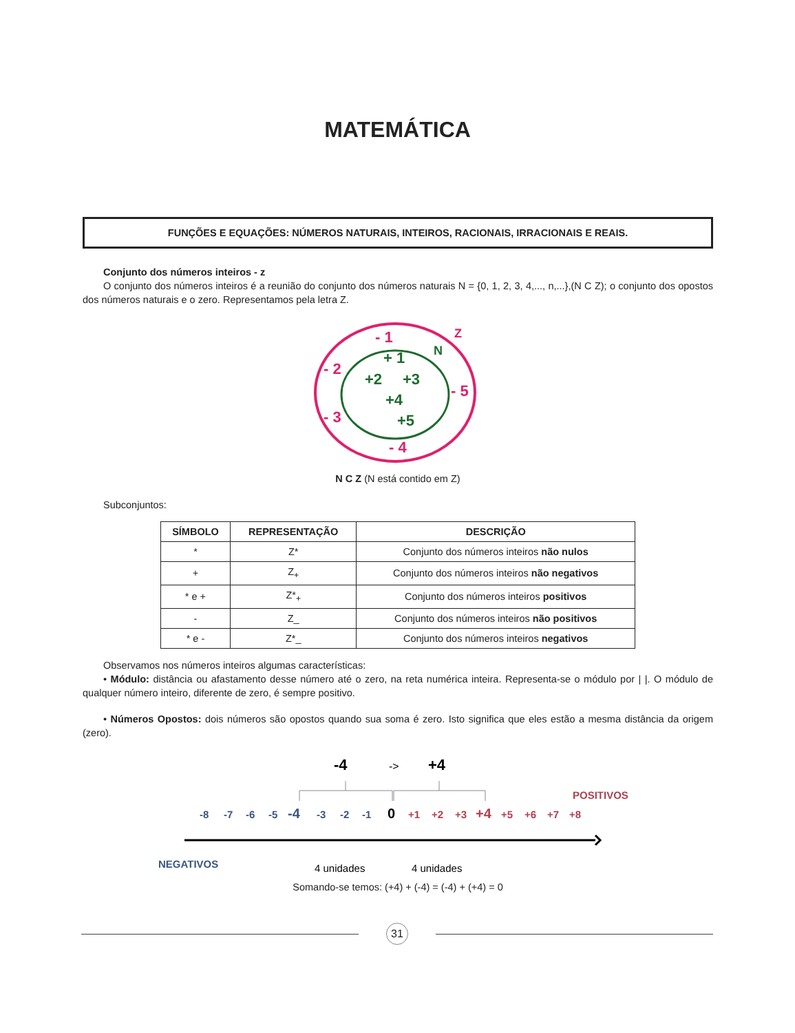MATEMÁTICA
FUNÇÕES E EQUAÇÕES: NÚMEROS NATURAIS, INTEIROS, RACIONAIS, IRRACIONAIS E REAIS.
Conjunto dos números inteiros - z
O conjunto dos números inteiros é a reunião do conjunto dos números naturais N = {0, 1, 2, 3, 4,..., n,...},(N C Z); o conjunto dos opostos dos números naturais e o zero. Representamos pela letra Z.
- 1
- 2
- 5
- 3
- 4
Z
+ 1
+2
+3
+4
+5
N
N C Z (N está contido em Z)
Subconjuntos:
| SÍMBOLO | REPRESENTAÇÃO | DESCRIÇÃO |
| --- | --- | --- |
| * | Z* | Conjunto dos números inteiros não nulos |
| + | Z<sub>+</sub> | Conjunto dos números inteiros não negativos |
| * e + | Z*<sub>+</sub> | Conjunto dos números inteiros positivos |
| - | Z_ | Conjunto dos números inteiros não positivos |
| * e - | Z*_ | Conjunto dos números inteiros negativos |
Observamos nos números inteiros algumas características:
• Módulo: distância ou afastamento desse número até o zero, na reta numérica inteira. Representa-se o módulo por | |. O módulo de qualquer número inteiro, diferente de zero, é sempre positivo.
• Números Opostos: dois números são opostos quando sua soma é zero. Isto significa que eles estão a mesma distância da origem (zero).
-4
->
+4
POSITIVOS
-8
-7
-6
-5
-4
-3
-2
-1
0
+1
+2
+3
+4
+5
+6
+7
+8
NEGATIVOS
4 unidades
4 unidades
Somando-se temos: (+4) + (-4) = (-4) + (+4) = 0
31